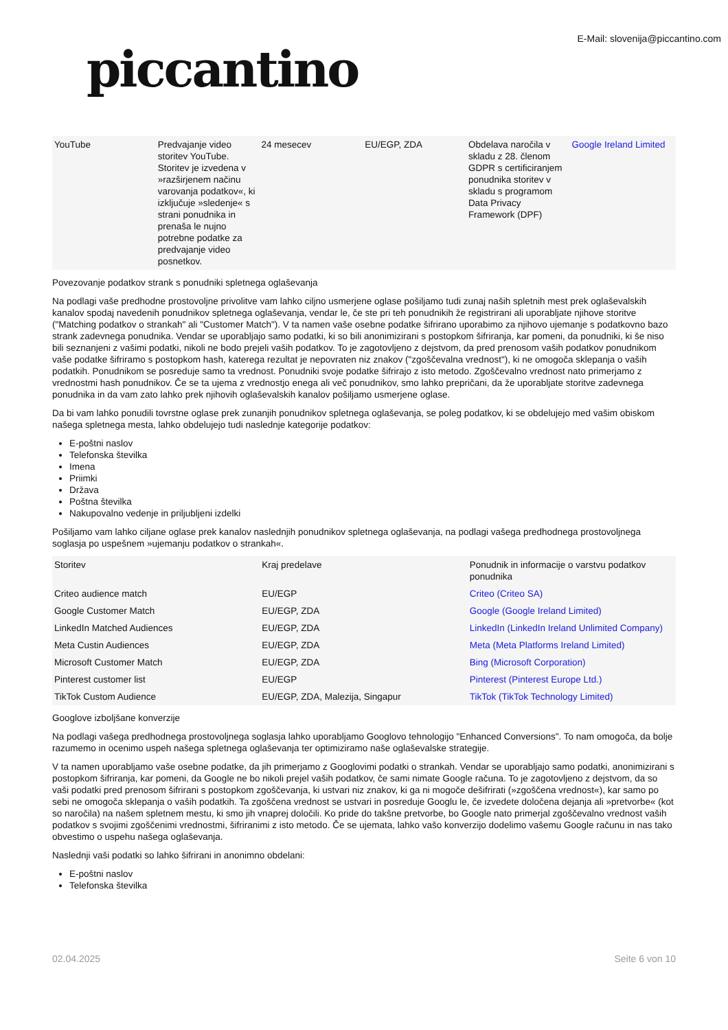piccantino
E-Mail: slovenija@piccantino.com
| YouTube | Predvajanje video storitev YouTube. Storitev je izvedena v »razširjenem načinu varovanja podatkov«, ki izključuje »sledenje« s strani ponudnika in prenaša le nujno potrebne podatke za predvajanje video posnetkov. | 24 mesecev | EU/EGP, ZDA | Obdelava naročila v skladu z 28. členom GDPR s certificiranjem ponudnika storitev v skladu s programom Data Privacy Framework (DPF) | Google Ireland Limited |
Povezovanje podatkov strank s ponudniki spletnega oglaševanja
Na podlagi vaše predhodne prostovoljne privolitve vam lahko ciljno usmerjene oglase pošiljamo tudi zunaj naših spletnih mest prek oglaševalskih kanalov spodaj navedenih ponudnikov spletnega oglaševanja, vendar le, če ste pri teh ponudnikih že registrirani ali uporabljate njihove storitve ("Matching podatkov o strankah" ali "Customer Match"). V ta namen vaše osebne podatke šifrirano uporabimo za njihovo ujemanje s podatkovno bazo strank zadevnega ponudnika. Vendar se uporabljajo samo podatki, ki so bili anonimizirani s postopkom šifriranja, kar pomeni, da ponudniki, ki še niso bili seznanjeni z vašimi podatki, nikoli ne bodo prejeli vaših podatkov. To je zagotovljeno z dejstvom, da pred prenosom vaših podatkov ponudnikom vaše podatke šifriramo s postopkom hash, katerega rezultat je nepovraten niz znakov ("zgoščevalna vrednost"), ki ne omogoča sklepanja o vaših podatkih. Ponudnikom se posreduje samo ta vrednost. Ponudniki svoje podatke šifrirajo z isto metodo. Zgoščevalno vrednost nato primerjamo z vrednostmi hash ponudnikov. Če se ta ujema z vrednostjo enega ali več ponudnikov, smo lahko prepričani, da že uporabljate storitve zadevnega ponudnika in da vam zato lahko prek njihovih oglaševalskih kanalov pošiljamo usmerjene oglase.
Da bi vam lahko ponudili tovrstne oglase prek zunanjih ponudnikov spletnega oglaševanja, se poleg podatkov, ki se obdelujejo med vašim obiskom našega spletnega mesta, lahko obdelujejo tudi naslednje kategorije podatkov:
E-poštni naslov
Telefonska številka
Imena
Priimki
Država
Poštna številka
Nakupovalno vedenje in priljubljeni izdelki
Pošiljamo vam lahko ciljane oglase prek kanalov naslednjih ponudnikov spletnega oglaševanja, na podlagi vašega predhodnega prostovoljnega soglasja po uspešnem »ujemanju podatkov o strankah«.
| Storitev | Kraj predelave | Ponudnik in informacije o varstvu podatkov ponudnika |
| Criteo audience match | EU/EGP | Criteo (Criteo SA) |
| Google Customer Match | EU/EGP, ZDA | Google (Google Ireland Limited) |
| LinkedIn Matched Audiences | EU/EGP, ZDA | LinkedIn (LinkedIn Ireland Unlimited Company) |
| Meta Custin Audiences | EU/EGP, ZDA | Meta (Meta Platforms Ireland Limited) |
| Microsoft Customer Match | EU/EGP, ZDA | Bing (Microsoft Corporation) |
| Pinterest customer list | EU/EGP | Pinterest (Pinterest Europe Ltd.) |
| TikTok Custom Audience | EU/EGP, ZDA, Malezija, Singapur | TikTok (TikTok Technology Limited) |
Googlove izboljšane konverzije
Na podlagi vašega predhodnega prostovoljnega soglasja lahko uporabljamo Googlovo tehnologijo "Enhanced Conversions". To nam omogoča, da bolje razumemo in ocenimo uspeh našega spletnega oglaševanja ter optimiziramo naše oglaševalske strategije.
V ta namen uporabljamo vaše osebne podatke, da jih primerjamo z Googlovimi podatki o strankah. Vendar se uporabljajo samo podatki, anonimizirani s postopkom šifriranja, kar pomeni, da Google ne bo nikoli prejel vaših podatkov, če sami nimate Google računa. To je zagotovljeno z dejstvom, da so vaši podatki pred prenosom šifrirani s postopkom zgoščevanja, ki ustvari niz znakov, ki ga ni mogoče dešifrirati (»zgoščena vrednost«), kar samo po sebi ne omogoča sklepanja o vaših podatkih. Ta zgoščena vrednost se ustvari in posreduje Googlu le, če izvedete določena dejanja ali »pretvorbe« (kot so naročila) na našem spletnem mestu, ki smo jih vnaprej določili. Ko pride do takšne pretvorbe, bo Google nato primerjal zgoščevalno vrednost vaših podatkov s svojimi zgoščenimi vrednostmi, šifriranimi z isto metodo. Če se ujemata, lahko vašo konverzijo dodelimo vašemu Google računu in nas tako obvestimo o uspehu našega oglaševanja.
Naslednji vaši podatki so lahko šifrirani in anonimno obdelani:
E-poštni naslov
Telefonska številka
02.04.2025 Seite 6 von 10